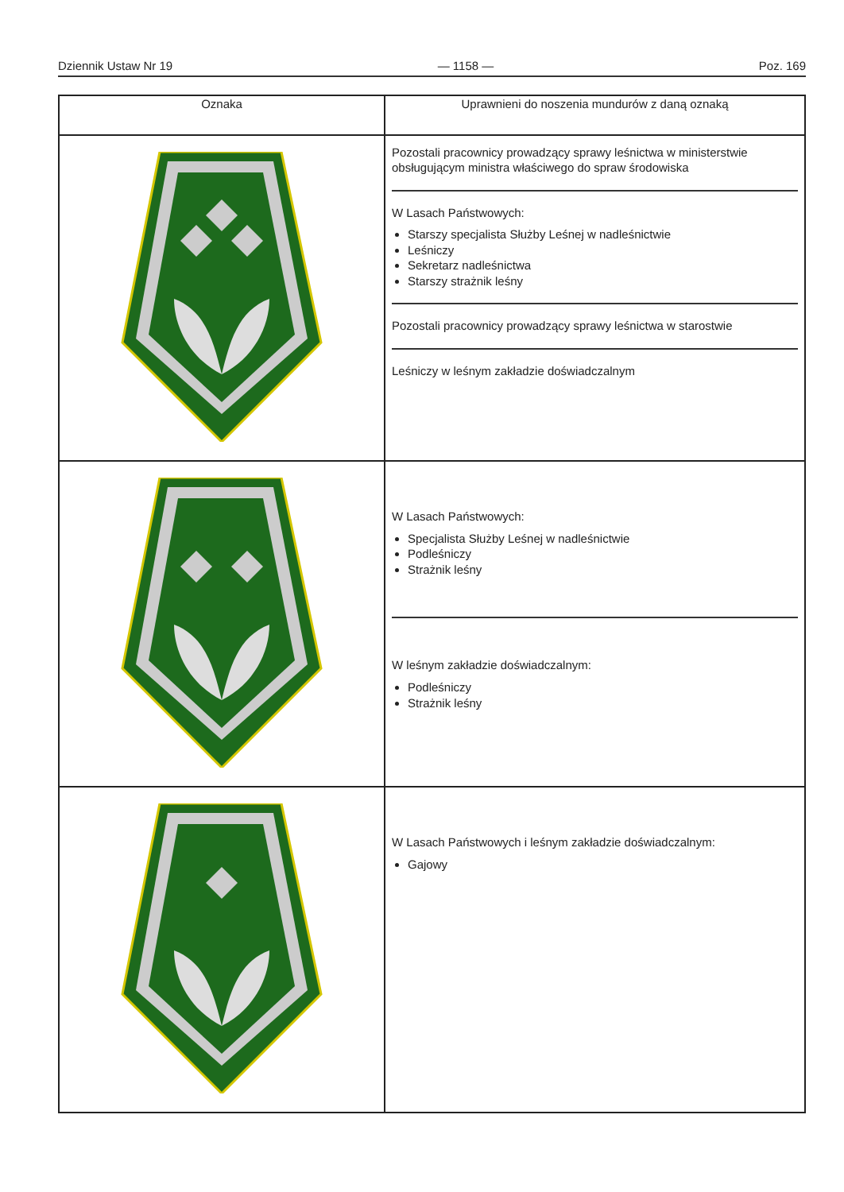Dziennik Ustaw Nr 19 — 1158 — Poz. 169
| Oznaka | Uprawnieni do noszenia mundurów z daną oznaką |
| --- | --- |
| | Pozostali pracownicy prowadzący sprawy leśnictwa w ministerstwie obsługującym ministra właściwego do spraw środowiska W Lasach Państwowych: Starszy specjalista Służby Leśnej w nadleśnictwie Leśniczy Sekretarz nadleśnictwa Starszy strażnik leśny Pozostali pracownicy prowadzący sprawy leśnictwa w starostwie Leśniczy w leśnym zakładzie doświadczalnym |
| | W Lasach Państwowych: Specjalista Służby Leśnej w nadleśnictwie Podleśniczy Strażnik leśny W leśnym zakładzie doświadczalnym: Podleśniczy Strażnik leśny |
| | W Lasach Państwowych i leśnym zakładzie doświadczalnym: Gajowy |